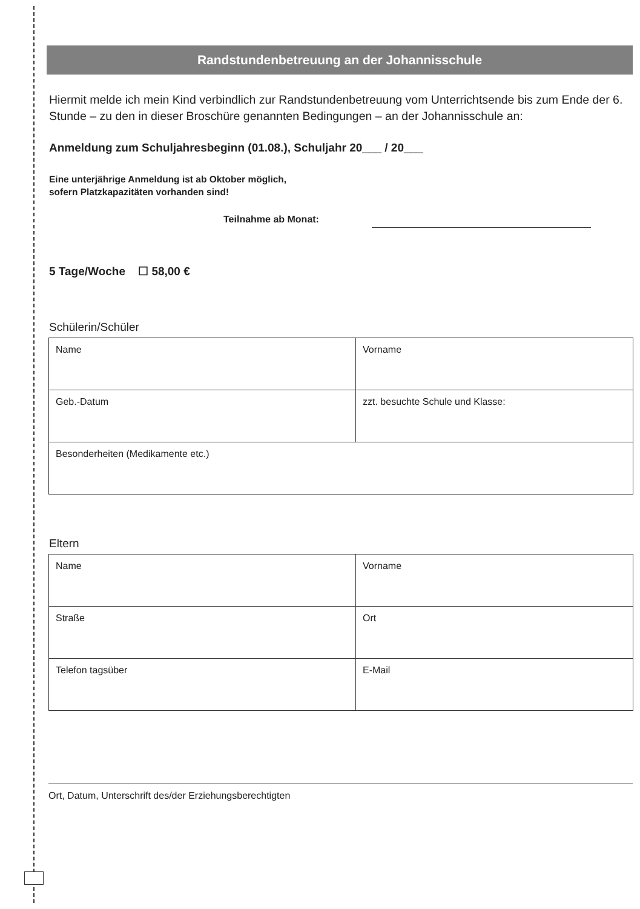Randstundenbetreuung an der Johannisschule
Hiermit melde ich mein Kind verbindlich zur Randstundenbetreuung vom Unterrichtsende bis zum Ende der 6. Stunde – zu den in dieser Broschüre genannten Bedingungen – an der Johannisschule an:
Anmeldung zum Schuljahresbeginn (01.08.), Schuljahr 20___ / 20___
Eine unterjährige Anmeldung ist ab Oktober möglich,
sofern Platzkapazitäten vorhanden sind!
Teilnahme ab Monat:
5 Tage/Woche ☐ 58,00 €
Schülerin/Schüler
| Name | Vorname |
| Geb.-Datum | zzt. besuchte Schule und Klasse: |
| Besonderheiten (Medikamente etc.) | |
Eltern
| Name | Vorname |
| Straße | Ort |
| Telefon tagsüber | E-Mail |
Ort, Datum, Unterschrift des/der Erziehungsberechtigten